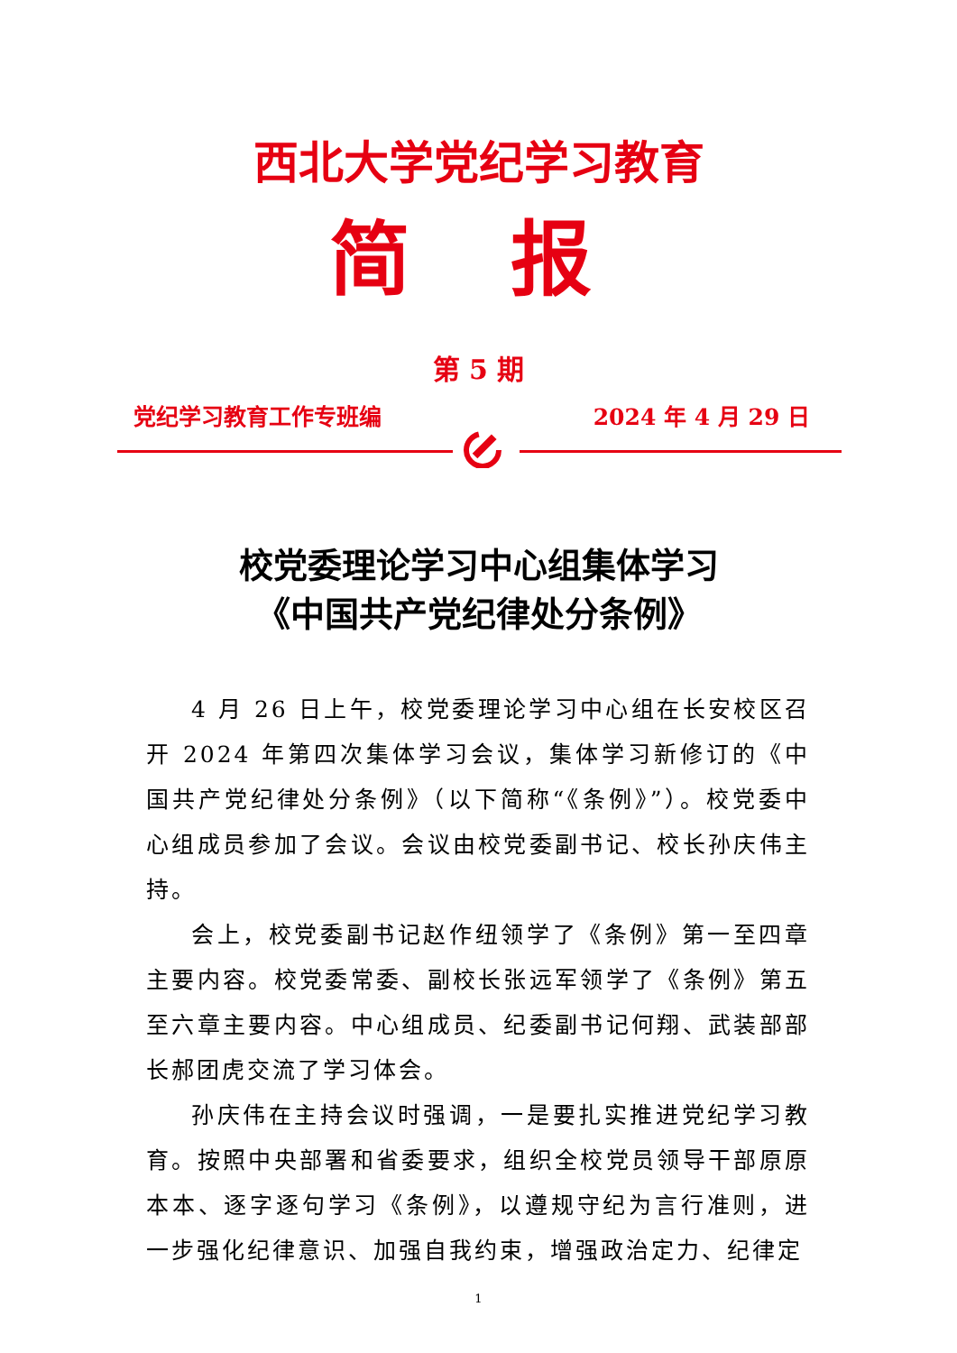西北大学党纪学习教育
简 报
第 5 期
党纪学习教育工作专班编 2024 年 4 月 29 日
校党委理论学习中心组集体学习
《中国共产党纪律处分条例》
4 月 26 日上午，校党委理论学习中心组在长安校区召开 2024 年第四次集体学习会议，集体学习新修订的《中国共产党纪律处分条例》（以下简称“《条例》”）。校党委中心组成员参加了会议。会议由校党委副书记、校长孙庆伟主持。
会上，校党委副书记赵作纽领学了《条例》第一至四章主要内容。校党委常委、副校长张远军领学了《条例》第五至六章主要内容。中心组成员、纪委副书记何翔、武装部部长郝团虎交流了学习体会。
孙庆伟在主持会议时强调，一是要扎实推进党纪学习教育。按照中央部署和省委要求，组织全校党员领导干部原原本本、逐字逐句学习《条例》，以遵规守纪为言行准则，进一步强化纪律意识、加强自我约束，增强政治定力、纪律定
1